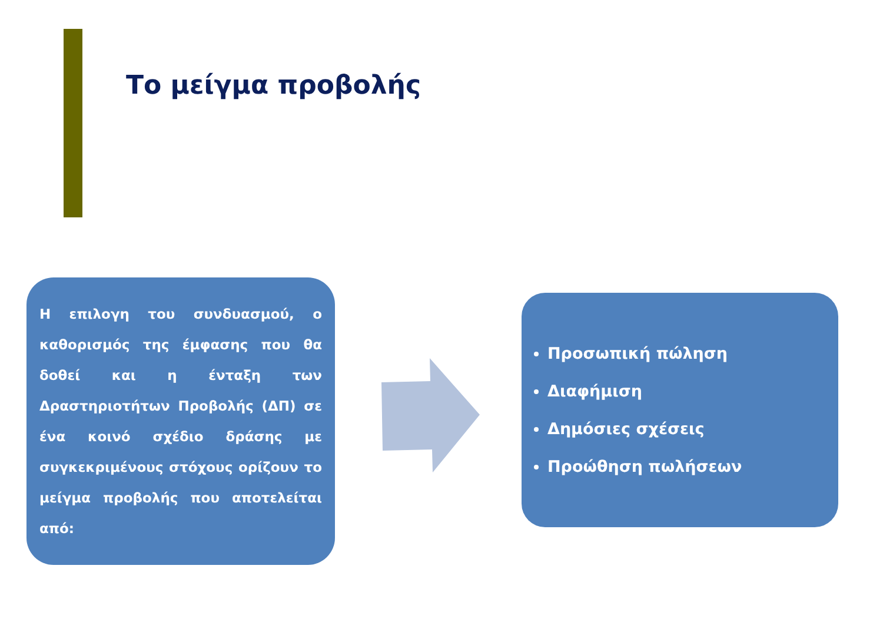Το μείγμα προβολής
Η επιλογη του συνδυασμού, ο καθορισμός της έμφασης που θα δοθεί και η ένταξη των Δραστηριοτήτων Προβολής (ΔΠ) σε ένα κοινό σχέδιο δράσης με συγκεκριμένους στόχους ορίζουν το μείγμα προβολής που αποτελείται από:
Προσωπική πώληση
Διαφήμιση
Δημόσιες σχέσεις
Προώθηση πωλήσεων